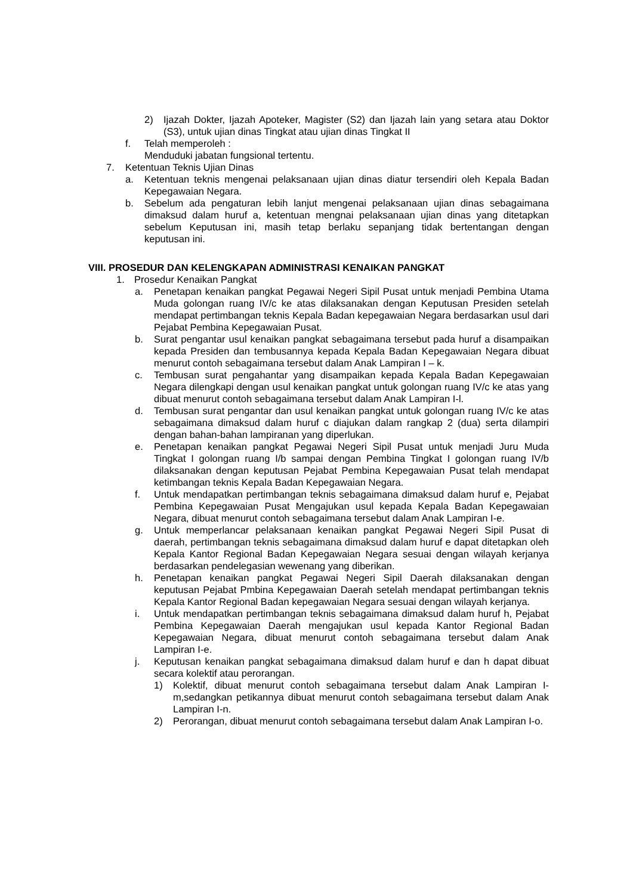2) Ijazah Dokter, Ijazah Apoteker, Magister (S2) dan Ijazah lain yang setara atau Doktor (S3), untuk ujian dinas Tingkat atau ujian dinas Tingkat II
f. Telah memperoleh :
Menduduki jabatan fungsional tertentu.
7. Ketentuan Teknis Ujian Dinas
a. Ketentuan teknis mengenai pelaksanaan ujian dinas diatur tersendiri oleh Kepala Badan Kepegawaian Negara.
b. Sebelum ada pengaturan lebih lanjut mengenai pelaksanaan ujian dinas sebagaimana dimaksud dalam huruf a, ketentuan mengnai pelaksanaan ujian dinas yang ditetapkan sebelum Keputusan ini, masih tetap berlaku sepanjang tidak bertentangan dengan keputusan ini.
VIII. PROSEDUR DAN KELENGKAPAN ADMINISTRASI KENAIKAN PANGKAT
1. Prosedur Kenaikan Pangkat
a. Penetapan kenaikan pangkat Pegawai Negeri Sipil Pusat untuk menjadi Pembina Utama Muda golongan ruang IV/c ke atas dilaksanakan dengan Keputusan Presiden setelah mendapat pertimbangan teknis Kepala Badan kepegawaian Negara berdasarkan usul dari Pejabat Pembina Kepegawaian Pusat.
b. Surat pengantar usul kenaikan pangkat sebagaimana tersebut pada huruf a disampaikan kepada Presiden dan tembusannya kepada Kepala Badan Kepegawaian Negara dibuat menurut contoh sebagaimana tersebut dalam Anak Lampiran I – k.
c. Tembusan surat pengahantar yang disampaikan kepada Kepala Badan Kepegawaian Negara dilengkapi dengan usul kenaikan pangkat untuk golongan ruang IV/c ke atas yang dibuat menurut contoh sebagaimana tersebut dalam Anak Lampiran I-l.
d. Tembusan surat pengantar dan usul kenaikan pangkat untuk golongan ruang IV/c ke atas sebagaimana dimaksud dalam huruf c diajukan dalam rangkap 2 (dua) serta dilampiri dengan bahan-bahan lampiranan yang diperlukan.
e. Penetapan kenaikan pangkat Pegawai Negeri Sipil Pusat untuk menjadi Juru Muda Tingkat I golongan ruang I/b sampai dengan Pembina Tingkat I golongan ruang IV/b dilaksanakan dengan keputusan Pejabat Pembina Kepegawaian Pusat telah mendapat ketimbangan teknis Kepala Badan Kepegawaian Negara.
f. Untuk mendapatkan pertimbangan teknis sebagaimana dimaksud dalam huruf e, Pejabat Pembina Kepegawaian Pusat Mengajukan usul kepada Kepala Badan Kepegawaian Negara, dibuat menurut contoh sebagaimana tersebut dalam Anak Lampiran I-e.
g. Untuk memperlancar pelaksanaan kenaikan pangkat Pegawai Negeri Sipil Pusat di daerah, pertimbangan teknis sebagaimana dimaksud dalam huruf e dapat ditetapkan oleh Kepala Kantor Regional Badan Kepegawaian Negara sesuai dengan wilayah kerjanya berdasarkan pendelegasian wewenang yang diberikan.
h. Penetapan kenaikan pangkat Pegawai Negeri Sipil Daerah dilaksanakan dengan keputusan Pejabat Pmbina Kepegawaian Daerah setelah mendapat pertimbangan teknis Kepala Kantor Regional Badan kepegawaian Negara sesuai dengan wilayah kerjanya.
i. Untuk mendapatkan pertimbangan teknis sebagaimana dimaksud dalam huruf h, Pejabat Pembina Kepegawaian Daerah mengajukan usul kepada Kantor Regional Badan Kepegawaian Negara, dibuat menurut contoh sebagaimana tersebut dalam Anak Lampiran I-e.
j. Keputusan kenaikan pangkat sebagaimana dimaksud dalam huruf e dan h dapat dibuat secara kolektif atau perorangan.
1) Kolektif, dibuat menurut contoh sebagaimana tersebut dalam Anak Lampiran I-m,sedangkan petikannya dibuat menurut contoh sebagaimana tersebut dalam Anak Lampiran I-n.
2) Perorangan, dibuat menurut contoh sebagaimana tersebut dalam Anak Lampiran I-o.